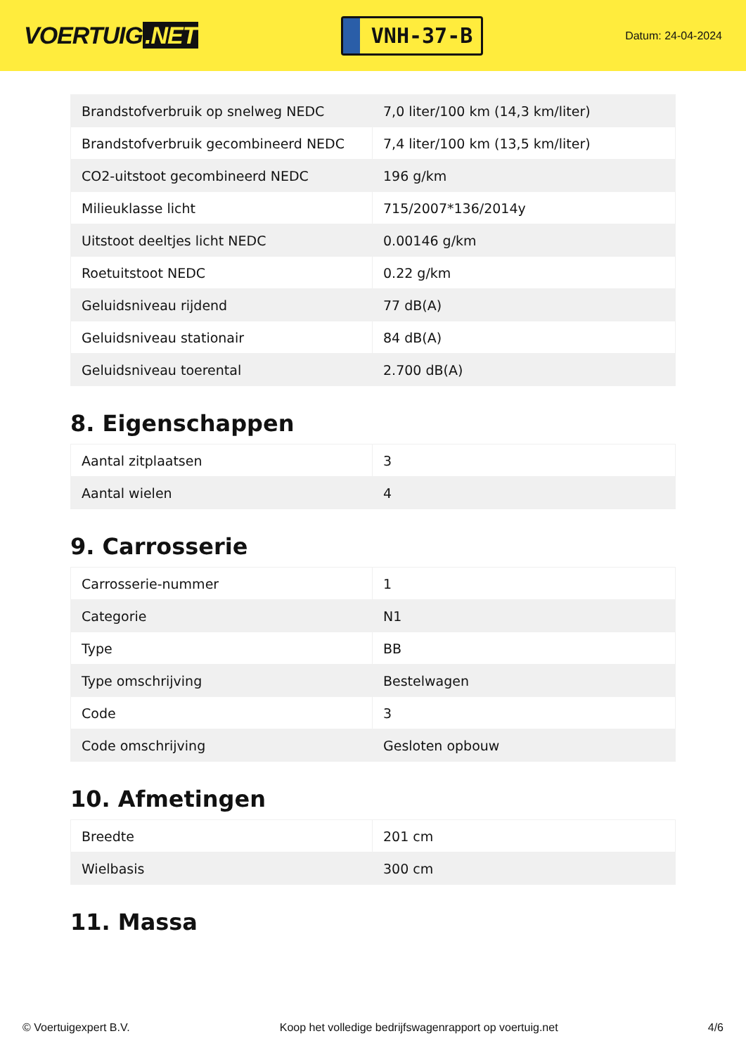VOERTUIG.NET
VNH-37-B
Datum: 24-04-2024
| Brandstofverbruik op snelweg NEDC | 7,0 liter/100 km (14,3 km/liter) |
| Brandstofverbruik gecombineerd NEDC | 7,4 liter/100 km (13,5 km/liter) |
| CO2-uitstoot gecombineerd NEDC | 196 g/km |
| Milieuklasse licht | 715/2007*136/2014y |
| Uitstoot deeltjes licht NEDC | 0.00146 g/km |
| Roetuitstoot NEDC | 0.22 g/km |
| Geluidsniveau rijdend | 77 dB(A) |
| Geluidsniveau stationair | 84 dB(A) |
| Geluidsniveau toerental | 2.700 dB(A) |
8. Eigenschappen
| Aantal zitplaatsen | 3 |
| Aantal wielen | 4 |
9. Carrosserie
| Carrosserie-nummer | 1 |
| Categorie | N1 |
| Type | BB |
| Type omschrijving | Bestelwagen |
| Code | 3 |
| Code omschrijving | Gesloten opbouw |
10. Afmetingen
| Breedte | 201 cm |
| Wielbasis | 300 cm |
11. Massa
© Voertuigexpert B.V. Koop het volledige bedrijfswagenrapport op voertuig.net 4/6